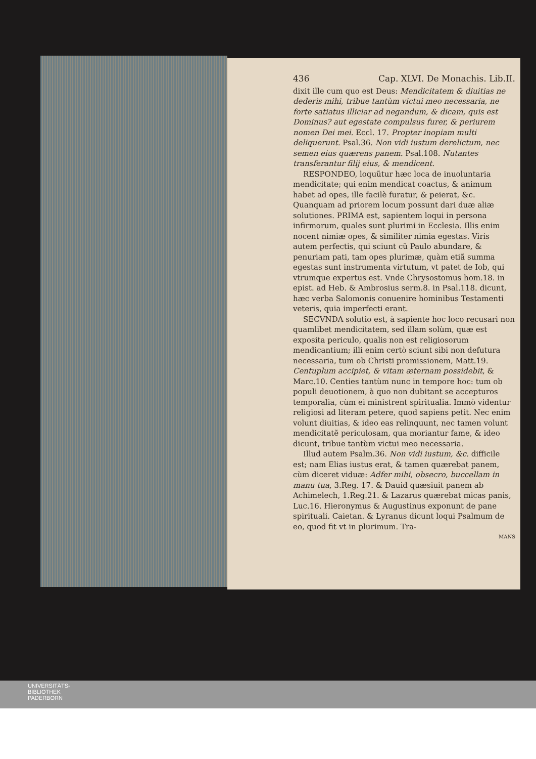436 Cap. XLVI. De Monachis. Lib.II.
dixit ille cum quo est Deus: Mendicitatem & diuitias ne dederis mihi, tribue tantùm victui meo necessaria, ne forte satiatus illiciar ad negandum, & dicam, quis est Dominus? aut egestate compulsus furer, & periurem nomen Dei mei. Eccl. 17. Propter inopiam multi deliquerunt. Psal.36. Non vidi iustum derelictum, nec semen eius quærens panem. Psal.108. Nutantes transferantur filij eius, & mendicent.
RESPONDEO, loquũtur hæc loca de inuoluntaria mendicitate; qui enim mendicat coactus, & animum habet ad opes, ille facilè furatur, & peierat, &c. Quanquam ad priorem locum possunt dari duæ aliæ solutiones. PRIMA est, sapientem loqui in persona infirmorum, quales sunt plurimi in Ecclesia. Illis enim nocent nimiæ opes, & similiter nimia egestas. Viris autem perfectis, qui sciunt cũ Paulo abundare, & penuriam pati, tam opes plurimæ, quàm etiã summa egestas sunt instrumenta virtutum, vt patet de Iob, qui vtrumque expertus est. Vnde Chrysostomus hom.18. in epist. ad Heb. & Ambrosius serm.8. in Psal.118. dicunt, hæc verba Salomonis conuenire hominibus Testamenti veteris, quia imperfecti erant.
SECVNDA solutio est, à sapiente hoc loco recusari non quamlibet mendicitatem, sed illam solùm, quæ est exposita periculo, qualis non est religiosorum mendicantium; illi enim certò sciunt sibi non defutura necessaria, tum ob Christi promissionem, Matt.19. Centuplum accipiet, & vitam æternam possidebit, & Marc.10. Centies tantùm nunc in tempore hoc: tum ob populi deuotionem, à quo non dubitant se accepturos temporalia, cùm ei ministrent spiritualia. Immò videntur religiosi ad literam petere, quod sapiens petit. Nec enim volunt diuitias, & ideo eas relinquunt, nec tamen volunt mendicitatẽ periculosam, qua moriantur fame, & ideo dicunt, tribue tantùm victui meo necessaria.
Illud autem Psalm.36. Non vidi iustum, &c. difficile est; nam Elias iustus erat, & tamen quærebat panem, cùm diceret viduæ: Adfer mihi, obsecro, buccellam in manu tua, 3.Reg. 17. & Dauid quæsiuit panem ab Achimelech, 1.Reg.21. & Lazarus quærebat micas panis, Luc.16. Hieronymus & Augustinus exponunt de pane spirituali. Caietan. & Lyranus dicunt loqui Psalmum de eo, quod fit vt in plurimum. Tra-
MANS
UNIVERSITÄTS-
BIBLIOTHEK
PADERBORN